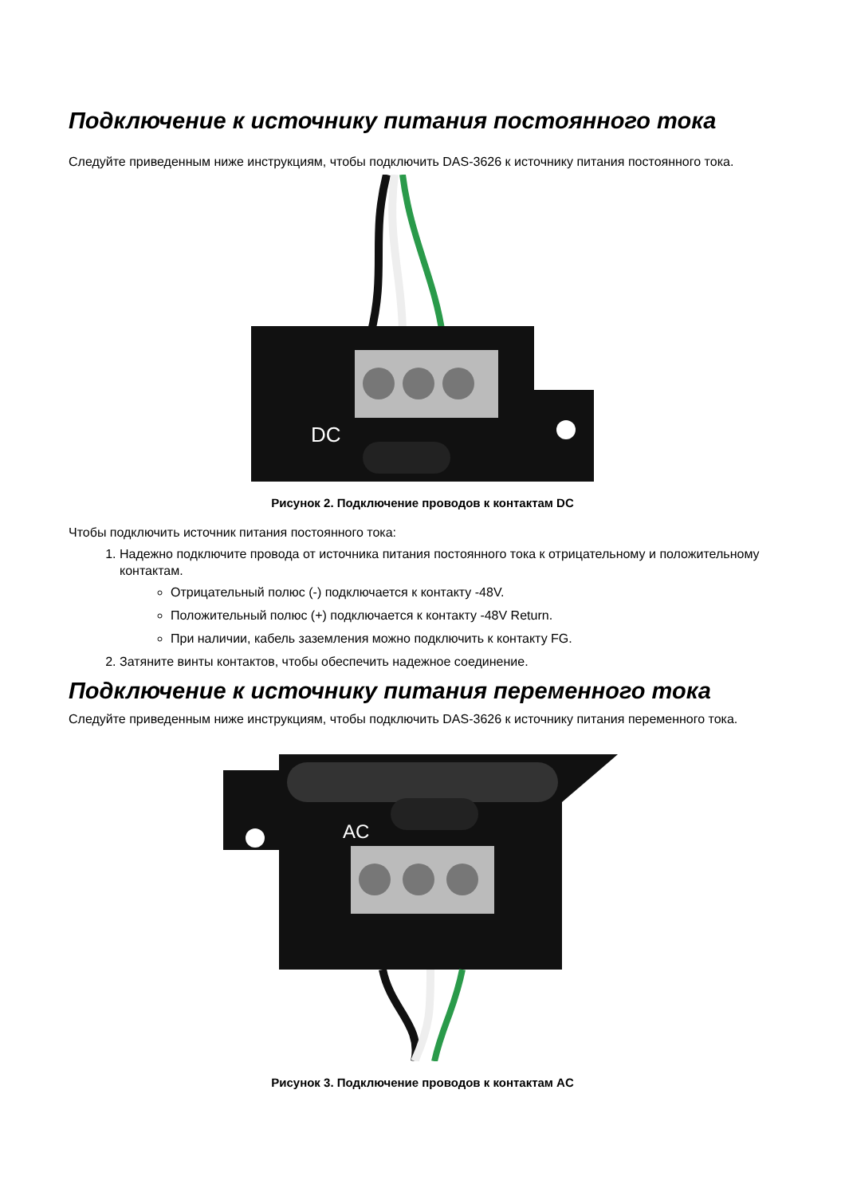Подключение к источнику питания постоянного тока
Следуйте приведенным ниже инструкциям, чтобы подключить DAS-3626 к источнику питания постоянного тока.
DC
Рисунок 2. Подключение проводов к контактам DC
Чтобы подключить источник питания постоянного тока:
1. Надежно подключите провода от источника питания постоянного тока к отрицательному и положительному контактам.
Отрицательный полюс (-) подключается к контакту -48V.
Положительный полюс (+) подключается к контакту -48V Return.
При наличии, кабель заземления можно подключить к контакту FG.
2. Затяните винты контактов, чтобы обеспечить надежное соединение.
Подключение к источнику питания переменного тока
Следуйте приведенным ниже инструкциям, чтобы подключить DAS-3626 к источнику питания переменного тока.
AC
Рисунок 3. Подключение проводов к контактам AC